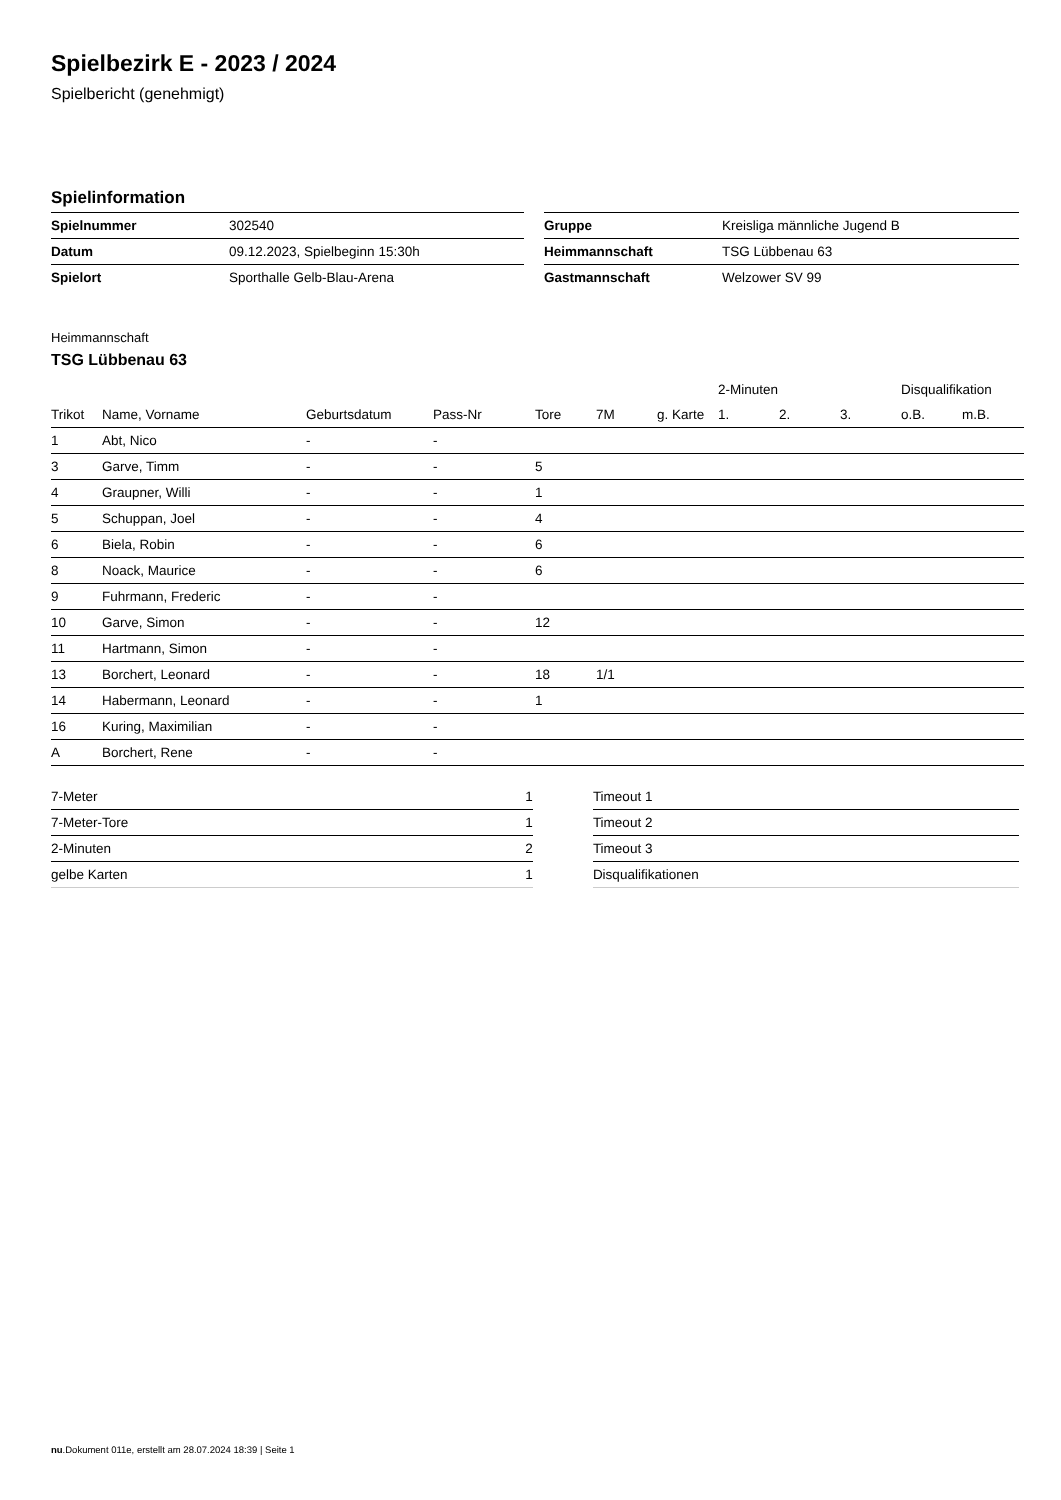Spielbezirk E - 2023 / 2024
Spielbericht (genehmigt)
Spielinformation
| Spielnummer | 302540 |
| Datum | 09.12.2023, Spielbeginn 15:30h |
| Spielort | Sporthalle Gelb-Blau-Arena |
| Gruppe | Kreisliga männliche Jugend B |
| Heimmannschaft | TSG Lübbenau 63 |
| Gastmannschaft | Welzower SV 99 |
Heimmannschaft
TSG Lübbenau 63
| | | | | | | | 2-Minuten | | | Disqualifikation | |
| --- | --- | --- | --- | --- | --- | --- | --- | --- | --- | --- | --- |
| Trikot | Name, Vorname | Geburtsdatum | Pass-Nr | Tore | 7M | g. Karte | 1. | 2. | 3. | o.B. | m.B. |
| 1 | Abt, Nico | - | - | | | | | | | | |
| 3 | Garve, Timm | - | - | 5 | | | | | | | |
| 4 | Graupner, Willi | - | - | 1 | | | | | | | |
| 5 | Schuppan, Joel | - | - | 4 | | | | | | | |
| 6 | Biela, Robin | - | - | 6 | | | | | | | |
| 8 | Noack, Maurice | - | - | 6 | | | | | | | |
| 9 | Fuhrmann, Frederic | - | - | | | | | | | | |
| 10 | Garve, Simon | - | - | 12 | | | | | | | |
| 11 | Hartmann, Simon | - | - | | | | | | | | |
| 13 | Borchert, Leonard | - | - | 18 | 1/1 | | | | | | |
| 14 | Habermann, Leonard | - | - | 1 | | | | | | | |
| 16 | Kuring, Maximilian | - | - | | | | | | | | |
| A | Borchert, Rene | - | - | | | | | | | | |
| 7-Meter | 1 |
| 7-Meter-Tore | 1 |
| 2-Minuten | 2 |
| gelbe Karten | 1 |
| Timeout 1 |
| Timeout 2 |
| Timeout 3 |
| Disqualifikationen |
nu.Dokument 011e, erstellt am 28.07.2024 18:39 | Seite 1